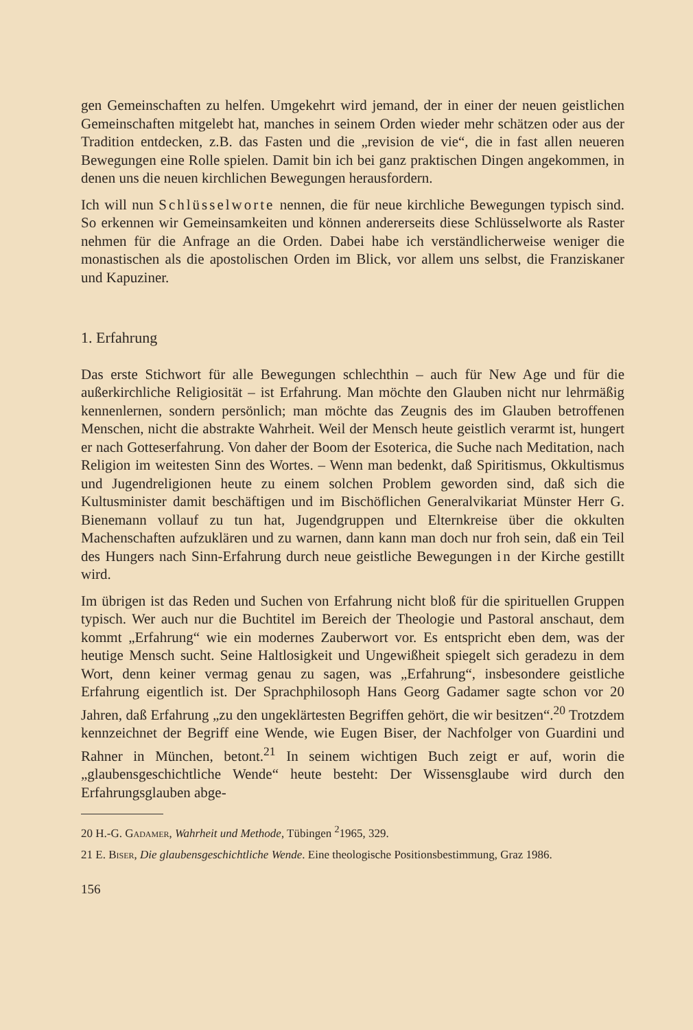gen Gemeinschaften zu helfen. Umgekehrt wird jemand, der in einer der neuen geistlichen Gemeinschaften mitgelebt hat, manches in seinem Orden wieder mehr schätzen oder aus der Tradition entdecken, z.B. das Fasten und die „revision de vie“, die in fast allen neueren Bewegungen eine Rolle spielen. Damit bin ich bei ganz praktischen Dingen angekommen, in denen uns die neuen kirchlichen Bewegungen herausfordern.
Ich will nun Schlüsselworte nennen, die für neue kirchliche Bewegungen typisch sind. So erkennen wir Gemeinsamkeiten und können andererseits diese Schlüsselworte als Raster nehmen für die Anfrage an die Orden. Dabei habe ich verständlicherweise weniger die monastischen als die apostolischen Orden im Blick, vor allem uns selbst, die Franziskaner und Kapuziner.
1. Erfahrung
Das erste Stichwort für alle Bewegungen schlechthin – auch für New Age und für die außerkirchliche Religiosität – ist Erfahrung. Man möchte den Glauben nicht nur lehrmäßig kennenlernen, sondern persönlich; man möchte das Zeugnis des im Glauben betroffenen Menschen, nicht die abstrakte Wahrheit. Weil der Mensch heute geistlich verarmt ist, hungert er nach Gotteserfahrung. Von daher der Boom der Esoterica, die Suche nach Meditation, nach Religion im weitesten Sinn des Wortes. – Wenn man bedenkt, daß Spiritismus, Okkultismus und Jugendreligionen heute zu einem solchen Problem geworden sind, daß sich die Kultusminister damit beschäftigen und im Bischöflichen Generalvikariat Münster Herr G. Bienemann vollauf zu tun hat, Jugendgruppen und Elternkreise über die okkulten Machenschaften aufzuklären und zu warnen, dann kann man doch nur froh sein, daß ein Teil des Hungers nach Sinn-Erfahrung durch neue geistliche Bewegungen in der Kirche gestillt wird.
Im übrigen ist das Reden und Suchen von Erfahrung nicht bloß für die spirituellen Gruppen typisch. Wer auch nur die Buchtitel im Bereich der Theologie und Pastoral anschaut, dem kommt „Erfahrung“ wie ein modernes Zauberwort vor. Es entspricht eben dem, was der heutige Mensch sucht. Seine Haltlosigkeit und Ungewißheit spiegelt sich geradezu in dem Wort, denn keiner vermag genau zu sagen, was „Erfahrung“, insbesondere geistliche Erfahrung eigentlich ist. Der Sprachphilosoph Hans Georg Gadamer sagte schon vor 20 Jahren, daß Erfahrung „zu den ungeklärtesten Begriffen gehört, die wir besitzen“.<sup>20</sup> Trotzdem kennzeichnet der Begriff eine Wende, wie Eugen Biser, der Nachfolger von Guardini und Rahner in München, betont.<sup>21</sup> In seinem wichtigen Buch zeigt er auf, worin die „glaubensgeschichtliche Wende“ heute besteht: Der Wissensglaube wird durch den Erfahrungsglauben abge-
20 H.-G. Gadamer, Wahrheit und Methode, Tübingen <sup>2</sup>1965, 329.
21 E. Biser, Die glaubensgeschichtliche Wende. Eine theologische Positionsbestimmung, Graz 1986.
156